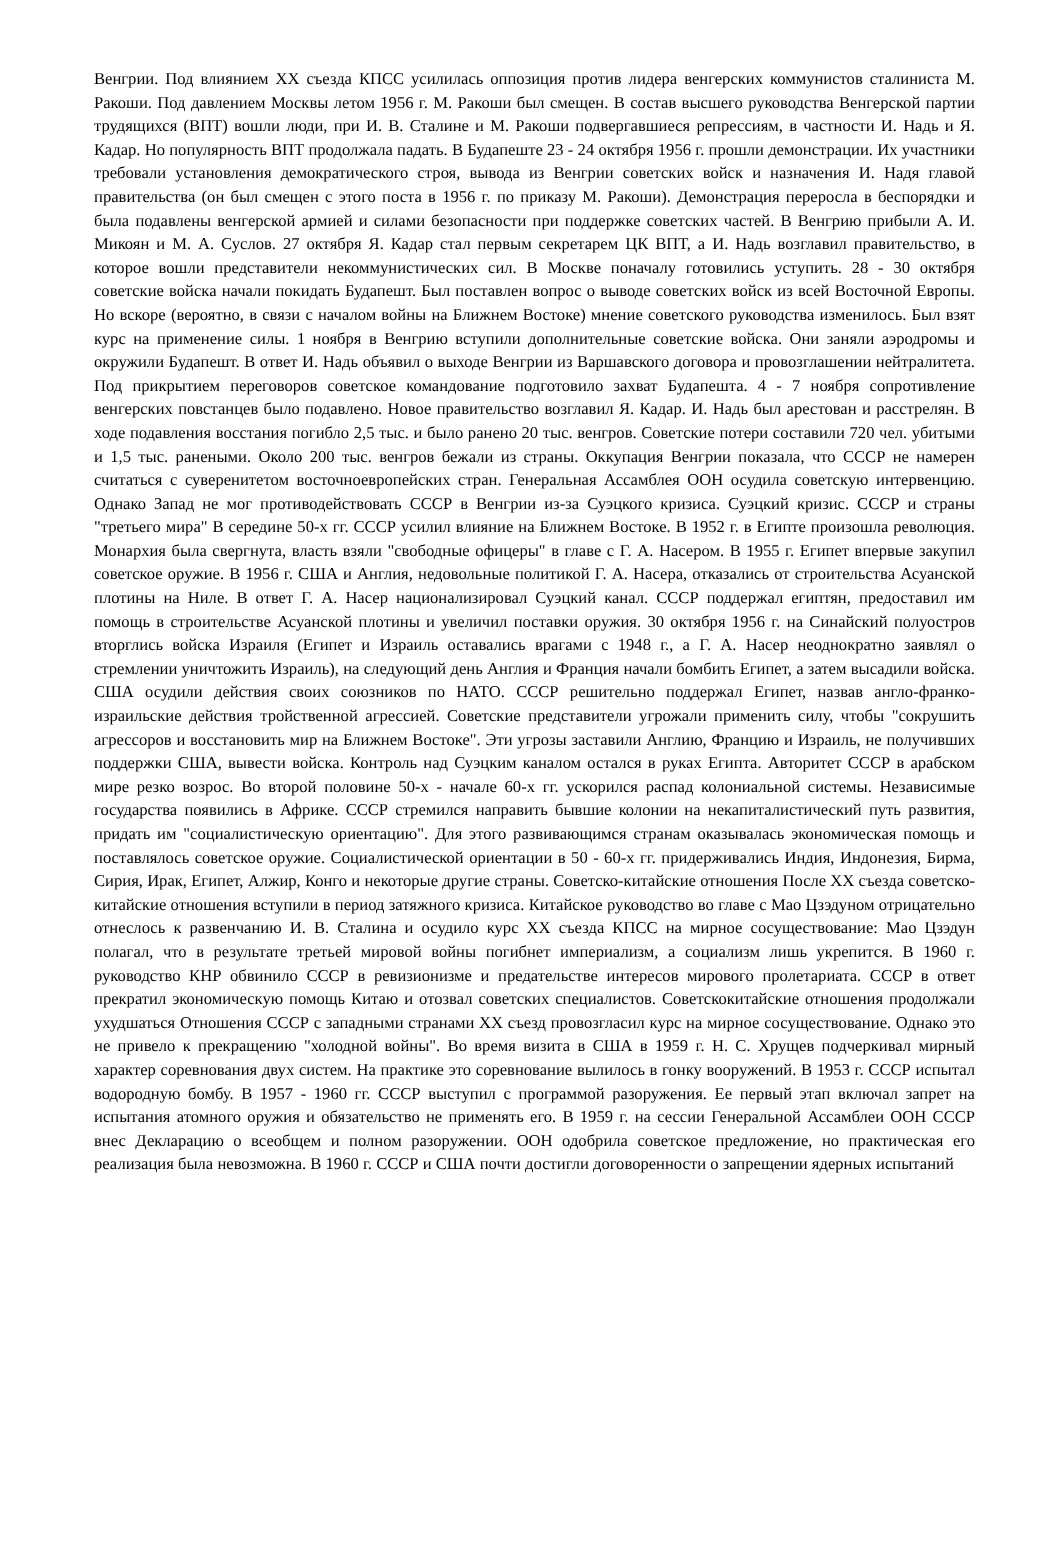Венгрии. Под влиянием XX съезда КПСС усилилась оппозиция против лидера венгерских коммунистов сталиниста М. Ракоши. Под давлением Москвы летом 1956 г. М. Ракоши был смещен. В состав высшего руководства Венгерской партии трудящихся (ВПТ) вошли люди, при И. В. Сталине и М. Ракоши подвергавшиеся репрессиям, в частности И. Надь и Я. Кадар. Но популярность ВПТ продолжала падать. В Будапеште 23 - 24 октября 1956 г. прошли демонстрации. Их участники требовали установления демократического строя, вывода из Венгрии советских войск и назначения И. Надя главой правительства (он был смещен с этого поста в 1956 г. по приказу М. Ракоши). Демонстрация переросла в беспорядки и была подавлены венгерской армией и силами безопасности при поддержке советских частей. В Венгрию прибыли А. И. Микоян и М. А. Суслов. 27 октября Я. Кадар стал первым секретарем ЦК ВПТ, а И. Надь возглавил правительство, в которое вошли представители некоммунистических сил. В Москве поначалу готовились уступить. 28 - 30 октября советские войска начали покидать Будапешт. Был поставлен вопрос о выводе советских войск из всей Восточной Европы. Но вскоре (вероятно, в связи с началом войны на Ближнем Востоке) мнение советского руководства изменилось. Был взят курс на применение силы. 1 ноября в Венгрию вступили дополнительные советские войска. Они заняли аэродромы и окружили Будапешт. В ответ И. Надь объявил о выходе Венгрии из Варшавского договора и провозглашении нейтралитета. Под прикрытием переговоров советское командование подготовило захват Будапешта. 4 - 7 ноября сопротивление венгерских повстанцев было подавлено. Новое правительство возглавил Я. Кадар. И. Надь был арестован и расстрелян. В ходе подавления восстания погибло 2,5 тыс. и было ранено 20 тыс. венгров. Советские потери составили 720 чел. убитыми и 1,5 тыс. ранеными. Около 200 тыс. венгров бежали из страны. Оккупация Венгрии показала, что СССР не намерен считаться с суверенитетом восточноевропейских стран. Генеральная Ассамблея ООН осудила советскую интервенцию. Однако Запад не мог противодействовать СССР в Венгрии из-за Суэцкого кризиса. Суэцкий кризис. СССР и страны "третьего мира" В середине 50-х гг. СССР усилил влияние на Ближнем Востоке. В 1952 г. в Египте произошла революция. Монархия была свергнута, власть взяли "свободные офицеры" в главе с Г. А. Насером. В 1955 г. Египет впервые закупил советское оружие. В 1956 г. США и Англия, недовольные политикой Г. А. Насера, отказались от строительства Асуанской плотины на Ниле. В ответ Г. А. Насер национализировал Суэцкий канал. СССР поддержал египтян, предоставил им помощь в строительстве Асуанской плотины и увеличил поставки оружия. 30 октября 1956 г. на Синайский полуостров вторглись войска Израиля (Египет и Израиль оставались врагами с 1948 г., а Г. А. Насер неоднократно заявлял о стремлении уничтожить Израиль), на следующий день Англия и Франция начали бомбить Египет, а затем высадили войска. США осудили действия своих союзников по НАТО. СССР решительно поддержал Египет, назвав англо-франко-израильские действия тройственной агрессией. Советские представители угрожали применить силу, чтобы "сокрушить агрессоров и восстановить мир на Ближнем Востоке". Эти угрозы заставили Англию, Францию и Израиль, не получивших поддержки США, вывести войска. Контроль над Суэцким каналом остался в руках Египта. Авторитет СССР в арабском мире резко возрос. Во второй половине 50-х - начале 60-х гг. ускорился распад колониальной системы. Независимые государства появились в Африке. СССР стремился направить бывшие колонии на некапиталистический путь развития, придать им "социалистическую ориентацию". Для этого развивающимся странам оказывалась экономическая помощь и поставлялось советское оружие. Социалистической ориентации в 50 - 60-х гг. придерживались Индия, Индонезия, Бирма, Сирия, Ирак, Египет, Алжир, Конго и некоторые другие страны. Советско-китайские отношения После XX съезда советско-китайские отношения вступили в период затяжного кризиса. Китайское руководство во главе с Мао Цзэдуном отрицательно отнеслось к развенчанию И. В. Сталина и осудило курс XX съезда КПСС на мирное сосуществование: Мао Цзэдун полагал, что в результате третьей мировой войны погибнет империализм, а социализм лишь укрепится. В 1960 г. руководство КНР обвинило СССР в ревизионизме и предательстве интересов мирового пролетариата. СССР в ответ прекратил экономическую помощь Китаю и отозвал советских специалистов. Советскокитайские отношения продолжали ухудшаться Отношения СССР с западными странами XX съезд провозгласил курс на мирное сосуществование. Однако это не привело к прекращению "холодной войны". Во время визита в США в 1959 г. Н. С. Хрущев подчеркивал мирный характер соревнования двух систем. На практике это соревнование вылилось в гонку вооружений. В 1953 г. СССР испытал водородную бомбу. В 1957 - 1960 гг. СССР выступил с программой разоружения. Ее первый этап включал запрет на испытания атомного оружия и обязательство не применять его. В 1959 г. на сессии Генеральной Ассамблеи ООН СССР внес Декларацию о всеобщем и полном разоружении. ООН одобрила советское предложение, но практическая его реализация была невозможна. В 1960 г. СССР и США почти достигли договоренности о запрещении ядерных испытаний